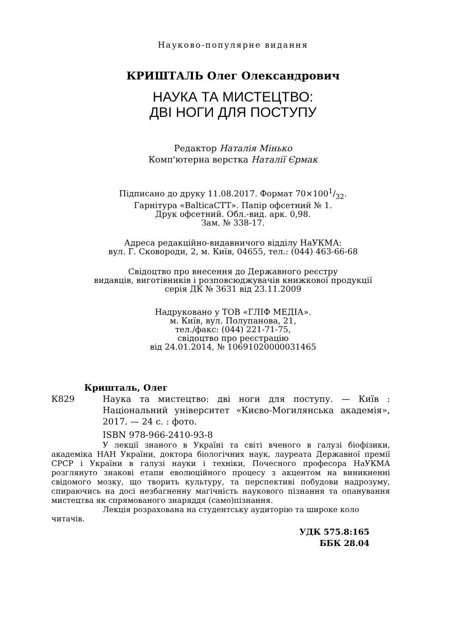Науково-популярне видання
КРИШТАЛЬ Олег Олександрович
НАУКА ТА МИСТЕЦТВО:
ДВІ НОГИ ДЛЯ ПОСТУПУ
Редактор Наталія Мінько
Комп'ютерна верстка Наталії Єрмак
Підписано до друку 11.08.2017. Формат 70×1001/32.
Гарнітура «BalticaCTT». Папір офсетний № 1.
Друк офсетний. Обл.-вид. арк. 0,98.
Зам. № 338-17.
Адреса редакційно-видавничого відділу НаУКМА:
вул. Г. Сковороди, 2, м. Київ, 04655, тел.: (044) 463-66-68
Свідоцтво про внесення до Державного реєстру
видавців, виготівників і розповсюджувачів книжкової продукції
серія ДК № 3631 від 23.11.2009
Надруковано у ТОВ «ГЛІФ МЕДІА».
м. Київ, вул. Полупанова, 21,
тел./факс: (044) 221-71-75,
свідоцтво про реєстрацію
від 24.01.2014, № 10691020000031465
Кришталь, Олег
К829 Наука та мистецтво: дві ноги для поступу. — Київ : Національний університет «Києво-Могилянська академія», 2017. — 24 с. : фото.
ISBN 978-966-2410-93-8
У лекції знаного в Україні та світі вченого в галузі біофізики, академіка НАН України, доктора біологічних наук, лауреата Державної премії СРСР і України в галузі науки і техніки, Почесного професора НаУКМА розглянуто знакові етапи еволюційного процесу з акцентом на виникненні свідомого мозку, що творить культуру, та перспективі побудови надрозуму, спираючись на досі незбагненну магічність наукового пізнання та опанування мистецтва як спрямованого знаряддя (само)пізнання.
Лекція розрахована на студентську аудиторію та широке коло читачів.
УДК 575.8:165
ББК 28.04